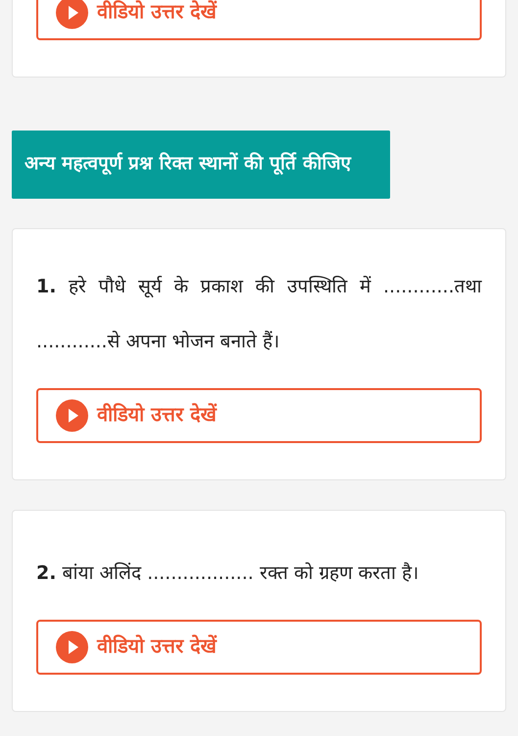वीडियो उत्तर देखें
अन्य महत्वपूर्ण प्रश्न रिक्त स्थानों की पूर्ति कीजिए
1. हरे पौधे सूर्य के प्रकाश की उपस्थिति में ............तथा ............से अपना भोजन बनाते हैं।
वीडियो उत्तर देखें
2. बांया अलिंद .................. रक्त को ग्रहण करता है।
वीडियो उत्तर देखें